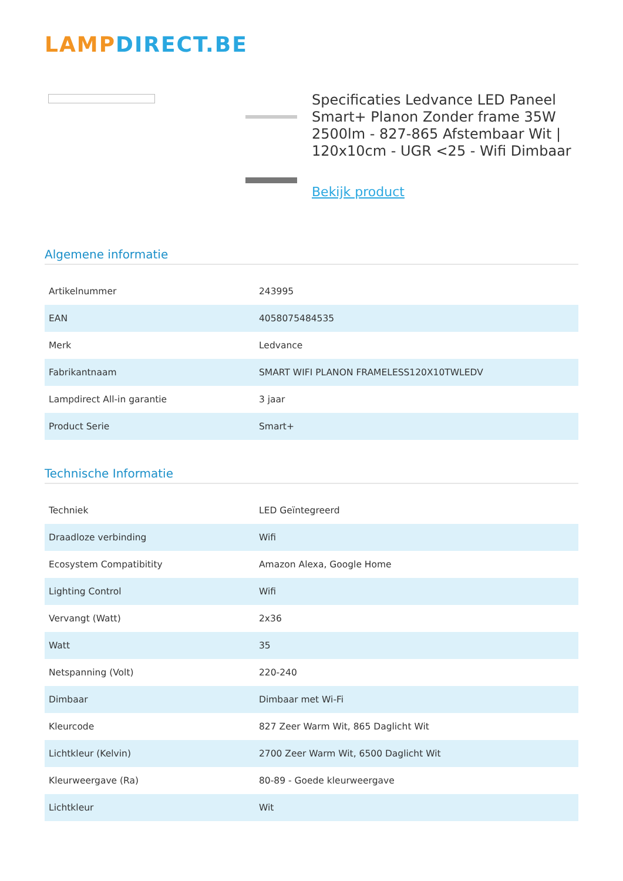LAMP DIRECT.BE
Specificaties Ledvance LED Paneel Smart+ Planon Zonder frame 35W 2500lm - 827-865 Afstembaar Wit | 120x10cm - UGR <25 - Wifi Dimbaar
Bekijk product
Algemene informatie
| Artikelnummer | 243995 |
| EAN | 4058075484535 |
| Merk | Ledvance |
| Fabrikantnaam | SMART WIFI PLANON FRAMELESS120X10TWLEDV |
| Lampdirect All-in garantie | 3 jaar |
| Product Serie | Smart+ |
Technische Informatie
| Techniek | LED Geïntegreerd |
| Draadloze verbinding | Wifi |
| Ecosystem Compatibitity | Amazon Alexa, Google Home |
| Lighting Control | Wifi |
| Vervangt (Watt) | 2x36 |
| Watt | 35 |
| Netspanning (Volt) | 220-240 |
| Dimbaar | Dimbaar met Wi-Fi |
| Kleurcode | 827 Zeer Warm Wit, 865 Daglicht Wit |
| Lichtkleur (Kelvin) | 2700 Zeer Warm Wit, 6500 Daglicht Wit |
| Kleurweergave (Ra) | 80-89 - Goede kleurweergave |
| Lichtkleur | Wit |